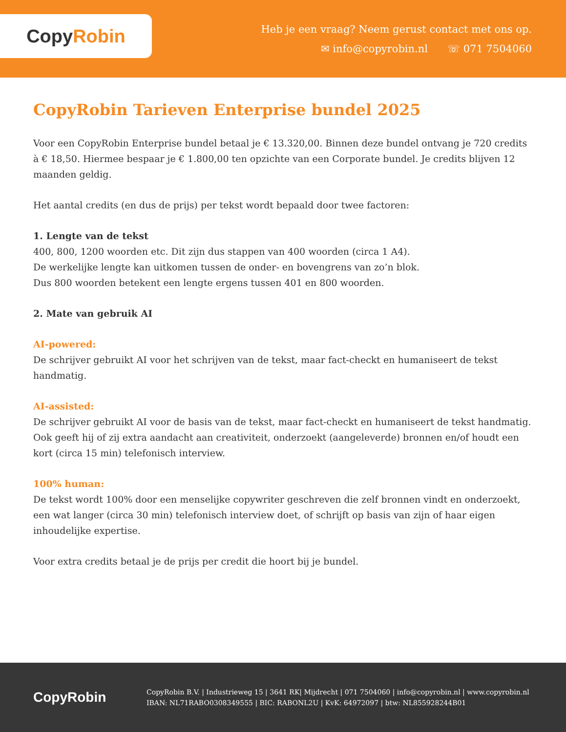Copy Robin
Heb je een vraag? Neem gerust contact met ons op.
✉ info@copyrobin.nl ☏ 071 7504060
CopyRobin Tarieven Enterprise bundel 2025
Voor een CopyRobin Enterprise bundel betaal je € 13.320,00. Binnen deze bundel ontvang je 720 credits à € 18,50. Hiermee bespaar je € 1.800,00 ten opzichte van een Corporate bundel. Je credits blijven 12 maanden geldig.
Het aantal credits (en dus de prijs) per tekst wordt bepaald door twee factoren:
1. Lengte van de tekst
400, 800, 1200 woorden etc. Dit zijn dus stappen van 400 woorden (circa 1 A4).
De werkelijke lengte kan uitkomen tussen de onder- en bovengrens van zo’n blok.
Dus 800 woorden betekent een lengte ergens tussen 401 en 800 woorden.
2. Mate van gebruik AI
AI-powered:
De schrijver gebruikt AI voor het schrijven van de tekst, maar fact-checkt en humaniseert de tekst handmatig.
AI-assisted:
De schrijver gebruikt AI voor de basis van de tekst, maar fact-checkt en humaniseert de tekst handmatig. Ook geeft hij of zij extra aandacht aan creativiteit, onderzoekt (aangeleverde) bronnen en/of houdt een kort (circa 15 min) telefonisch interview.
100% human:
De tekst wordt 100% door een menselijke copywriter geschreven die zelf bronnen vindt en onderzoekt, een wat langer (circa 30 min) telefonisch interview doet, of schrijft op basis van zijn of haar eigen inhoudelijke expertise.
Voor extra credits betaal je de prijs per credit die hoort bij je bundel.
CopyRobin
CopyRobin B.V. | Industrieweg 15 | 3641 RK| Mijdrecht | 071 7504060 | info@copyrobin.nl | www.copyrobin.nl
IBAN: NL71RABO0308349555 | BIC: RABONL2U | KvK: 64972097 | btw: NL855928244B01